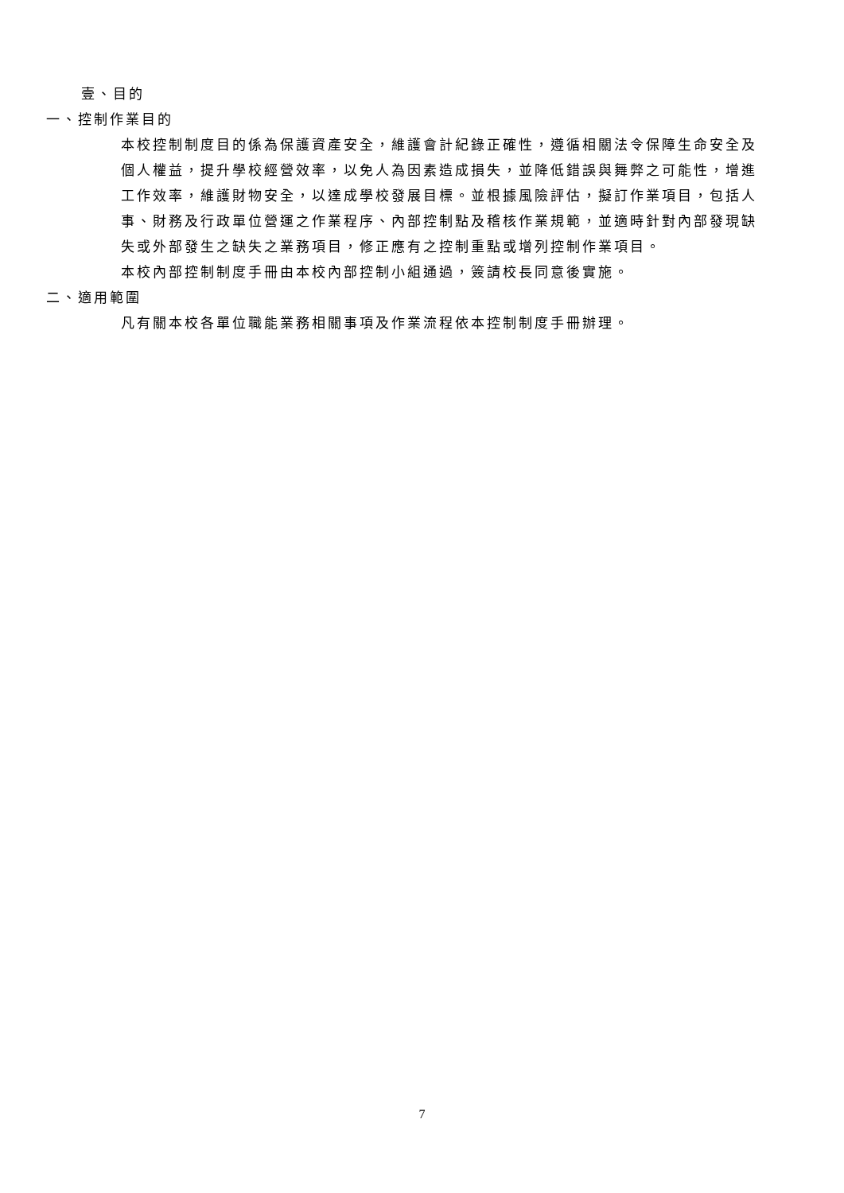壹、目的
一、控制作業目的
本校控制制度目的係為保護資產安全，維護會計紀錄正確性，遵循相關法令保障生命安全及個人權益，提升學校經營效率，以免人為因素造成損失，並降低錯誤與舞弊之可能性，增進工作效率，維護財物安全，以達成學校發展目標。並根據風險評估，擬訂作業項目，包括人事、財務及行政單位營運之作業程序、內部控制點及稽核作業規範，並適時針對內部發現缺失或外部發生之缺失之業務項目，修正應有之控制重點或增列控制作業項目。
本校內部控制制度手冊由本校內部控制小組通過，簽請校長同意後實施。
二、適用範圍
凡有關本校各單位職能業務相關事項及作業流程依本控制制度手冊辦理。
7